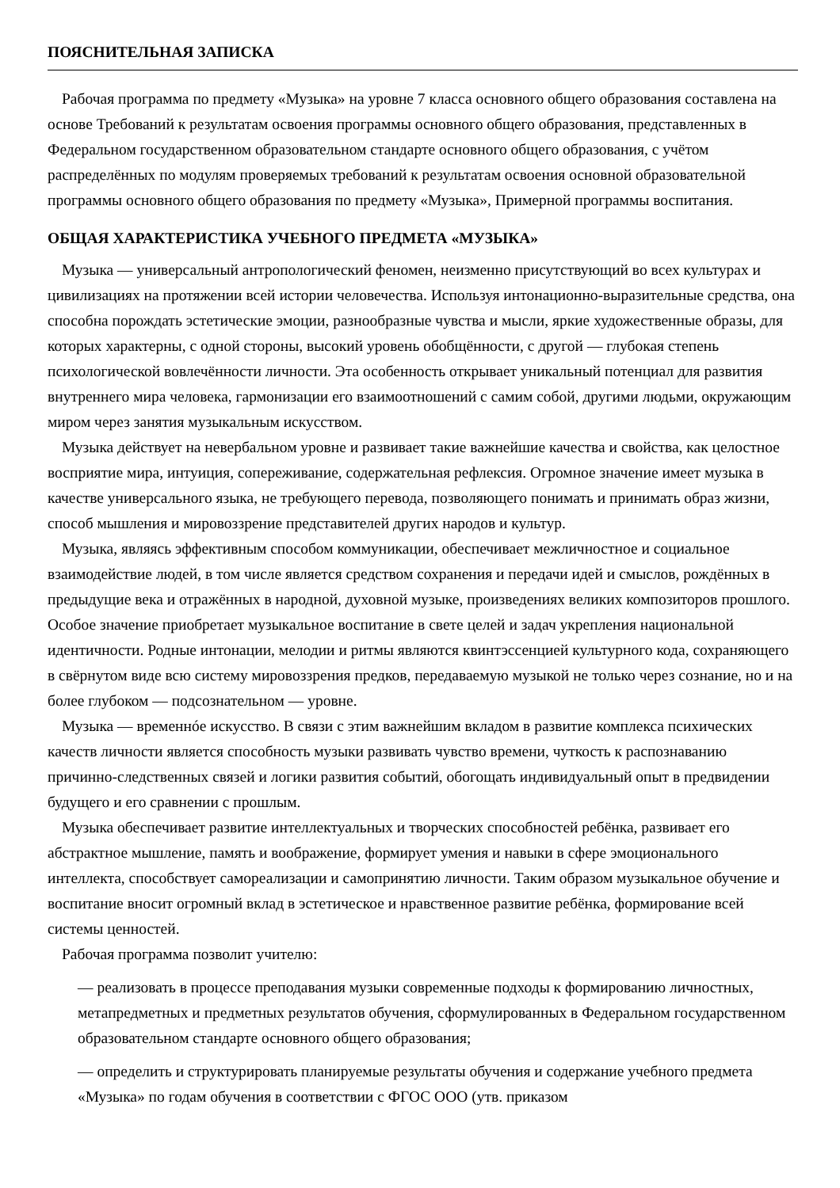ПОЯСНИТЕЛЬНАЯ ЗАПИСКА
Рабочая программа по предмету «Музыка» на уровне 7 класса основного общего образования составлена на основе Требований к результатам освоения программы основного общего образования, представленных в Федеральном государственном образовательном стандарте основного общего образования, с учётом распределённых по модулям проверяемых требований к результатам освоения основной образовательной программы основного общего образования по предмету «Музыка», Примерной программы воспитания.
ОБЩАЯ ХАРАКТЕРИСТИКА УЧЕБНОГО ПРЕДМЕТА «МУЗЫКА»
Музыка — универсальный антропологический феномен, неизменно присутствующий во всех культурах и цивилизациях на протяжении всей истории человечества. Используя интонационно-выразительные средства, она способна порождать эстетические эмоции, разнообразные чувства и мысли, яркие художественные образы, для которых характерны, с одной стороны, высокий уровень обобщённости, с другой — глубокая степень психологической вовлечённости личности. Эта особенность открывает уникальный потенциал для развития внутреннего мира человека, гармонизации его взаимоотношений с самим собой, другими людьми, окружающим миром через занятия музыкальным искусством.
Музыка действует на невербальном уровне и развивает такие важнейшие качества и свойства, как целостное восприятие мира, интуиция, сопереживание, содержательная рефлексия. Огромное значение имеет музыка в качестве универсального языка, не требующего перевода, позволяющего понимать и принимать образ жизни, способ мышления и мировоззрение представителей других народов и культур.
Музыка, являясь эффективным способом коммуникации, обеспечивает межличностное и социальное взаимодействие людей, в том числе является средством сохранения и передачи идей и смыслов, рождённых в предыдущие века и отражённых в народной, духовной музыке, произведениях великих композиторов прошлого. Особое значение приобретает музыкальное воспитание в свете целей и задач укрепления национальной идентичности. Родные интонации, мелодии и ритмы являются квинтэссенцией культурного кода, сохраняющего в свёрнутом виде всю систему мировоззрения предков, передаваемую музыкой не только через сознание, но и на более глубоком — подсознательном — уровне.
Музыка — временнóе искусство. В связи с этим важнейшим вкладом в развитие комплекса психических качеств личности является способность музыки развивать чувство времени, чуткость к распознаванию причинно-следственных связей и логики развития событий, обогощать индивидуальный опыт в предвидении будущего и его сравнении с прошлым.
Музыка обеспечивает развитие интеллектуальных и творческих способностей ребёнка, развивает его абстрактное мышление, память и воображение, формирует умения и навыки в сфере эмоционального интеллекта, способствует самореализации и самопринятию личности. Таким образом музыкальное обучение и воспитание вносит огромный вклад в эстетическое и нравственное развитие ребёнка, формирование всей системы ценностей.
Рабочая программа позволит учителю:
— реализовать в процессе преподавания музыки современные подходы к формированию личностных, метапредметных и предметных результатов обучения, сформулированных в Федеральном государственном образовательном стандарте основного общего образования;
— определить и структурировать планируемые результаты обучения и содержание учебного предмета «Музыка» по годам обучения в соответствии с ФГОС ООО (утв. приказом